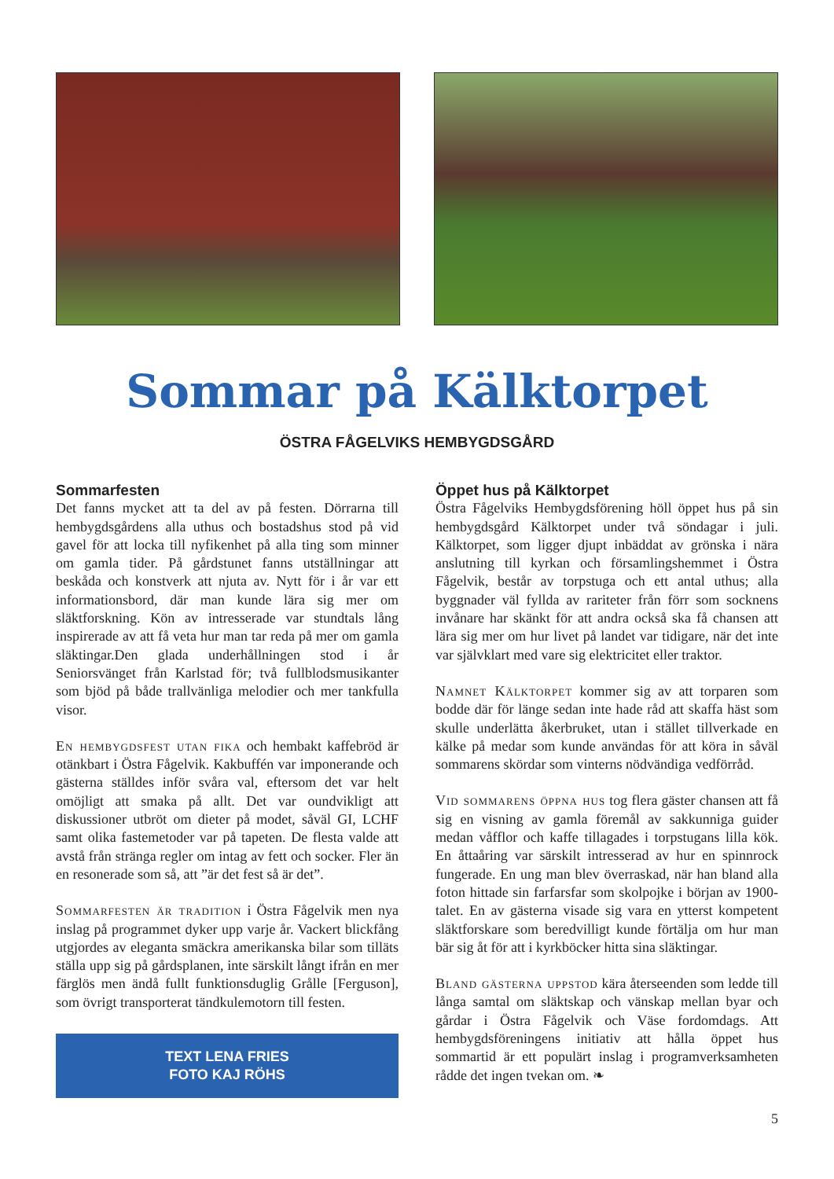Sommar på Kälktorpet
ÖSTRA FÅGELVIKS HEMBYGDSGÅRD
Sommarfesten
Det fanns mycket att ta del av på festen. Dörrarna till hembygdsgårdens alla uthus och bostadshus stod på vid gavel för att locka till nyfikenhet på alla ting som minner om gamla tider. På gårdstunet fanns utställningar att beskåda och konstverk att njuta av. Nytt för i år var ett informationsbord, där man kunde lära sig mer om släktforskning. Kön av intresserade var stundtals lång inspirerade av att få veta hur man tar reda på mer om gamla släktingar.Den glada underhållningen stod i år Seniorsvänget från Karlstad för; två fullblodsmusikanter som bjöd på både trallvänliga melodier och mer tankfulla visor.
En hembygdsfest utan fika och hembakt kaffebröd är otänkbart i Östra Fågelvik. Kakbuffén var imponerande och gästerna ställdes inför svåra val, eftersom det var helt omöjligt att smaka på allt. Det var oundvikligt att diskussioner utbröt om dieter på modet, såväl GI, LCHF samt olika fastemetoder var på tapeten. De flesta valde att avstå från stränga regler om intag av fett och socker. Fler än en resonerade som så, att ”är det fest så är det”.
Sommarfesten är tradition i Östra Fågelvik men nya inslag på programmet dyker upp varje år. Vackert blickfång utgjordes av eleganta smäckra amerikanska bilar som tilläts ställa upp sig på gårdsplanen, inte särskilt långt ifrån en mer färglös men ändå fullt funktionsduglig Grålle [Ferguson], som övrigt transporterat tändkulemotorn till festen.
TEXT LENA FRIES
FOTO KAJ RÖHS
Öppet hus på Kälktorpet
Östra Fågelviks Hembygdsförening höll öppet hus på sin hembygdsgård Kälktorpet under två söndagar i juli. Kälktorpet, som ligger djupt inbäddat av grönska i nära anslutning till kyrkan och församlingshemmet i Östra Fågelvik, består av torpstuga och ett antal uthus; alla byggnader väl fyllda av rariteter från förr som socknens invånare har skänkt för att andra också ska få chansen att lära sig mer om hur livet på landet var tidigare, när det inte var självklart med vare sig elektricitet eller traktor.
Namnet Kälktorpet kommer sig av att torparen som bodde där för länge sedan inte hade råd att skaffa häst som skulle underlätta åkerbruket, utan i stället tillverkade en kälke på medar som kunde användas för att köra in såväl sommarens skördar som vinterns nödvändiga vedförråd.
Vid sommarens öppna hus tog flera gäster chansen att få sig en visning av gamla föremål av sakkunniga guider medan våfflor och kaffe tillagades i torpstugans lilla kök. En åttaåring var särskilt intresserad av hur en spinnrock fungerade. En ung man blev överraskad, när han bland alla foton hittade sin farfarsfar som skolpojke i början av 1900-talet. En av gästerna visade sig vara en ytterst kompetent släktforskare som beredvilligt kunde förtälja om hur man bär sig åt för att i kyrkböcker hitta sina släktingar.
Bland gästerna uppstod kära återseenden som ledde till långa samtal om släktskap och vänskap mellan byar och gårdar i Östra Fågelvik och Väse fordomdags. Att hembygdsföreningens initiativ att hålla öppet hus sommartid är ett populärt inslag i programverksamheten rådde det ingen tvekan om. ❧
5